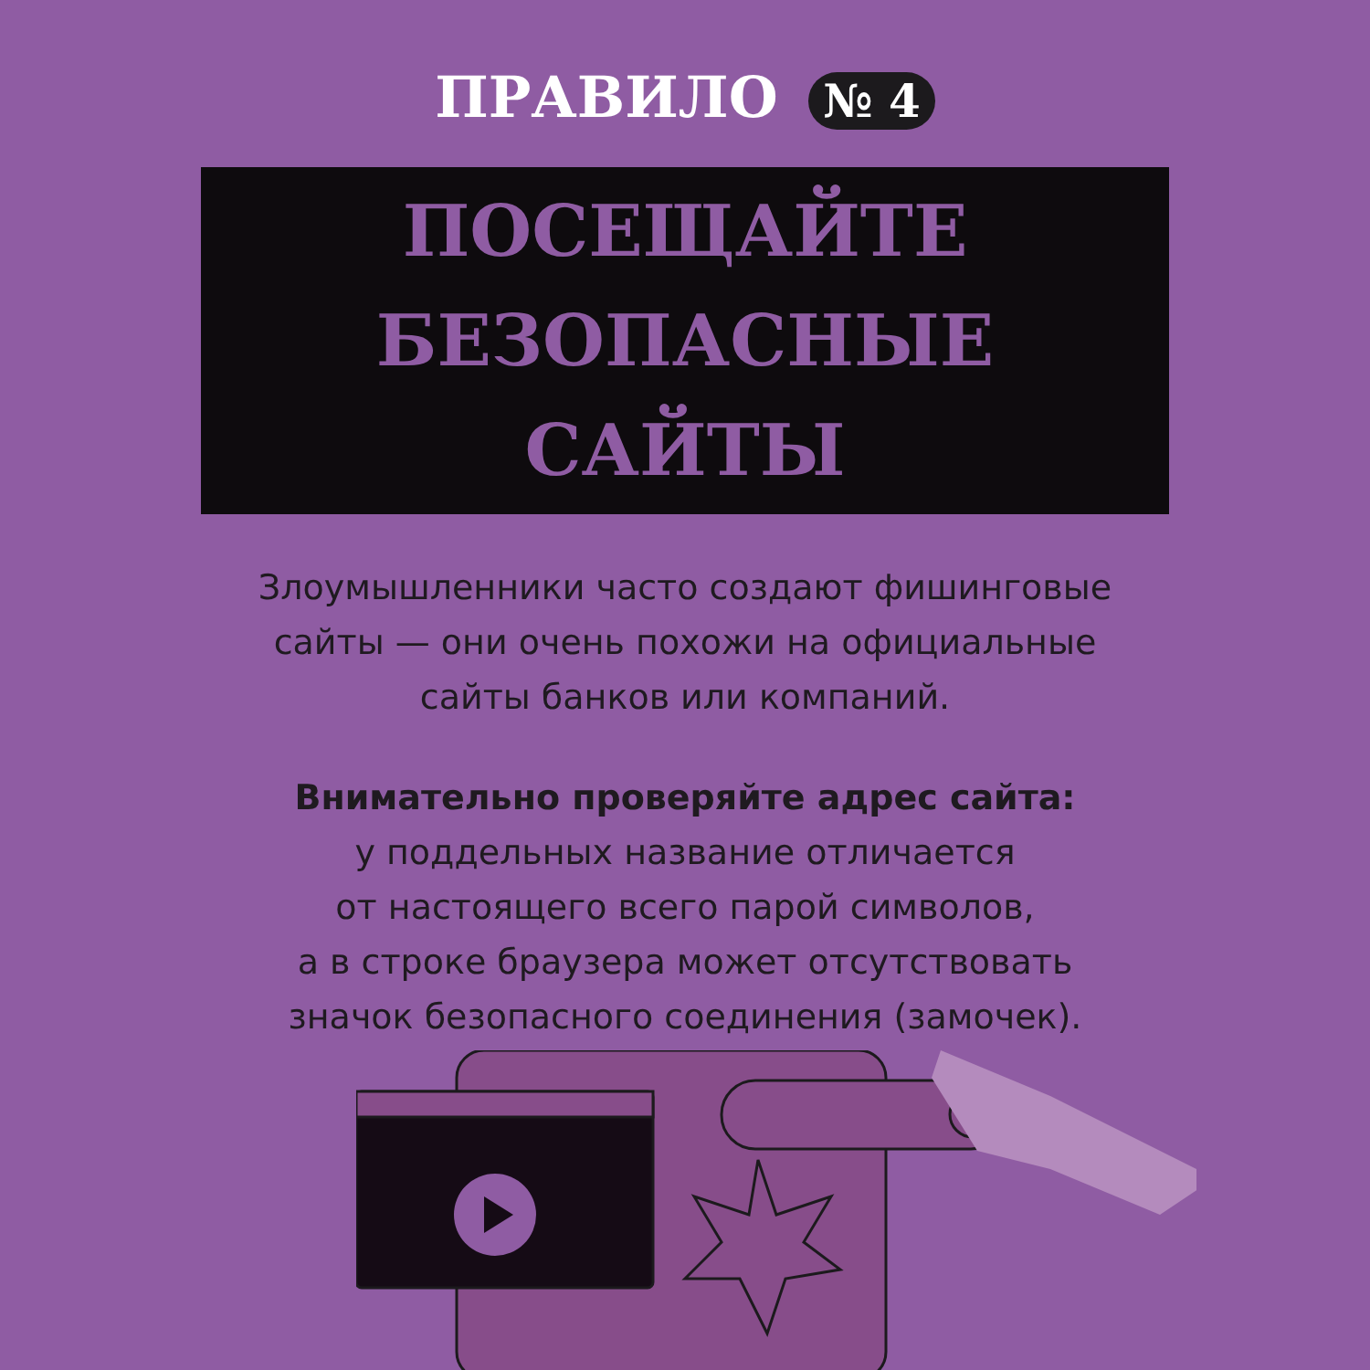ПРАВИЛО № 4
ПОСЕЩАЙТЕ
БЕЗОПАСНЫЕ САЙТЫ
Злоумышленники часто создают фишинговые
сайты — они очень похожи на официальные
сайты банков или компаний.
Внимательно проверяйте адрес сайта:
у поддельных название отличается
от настоящего всего парой символов,
а в строке браузера может отсутствовать
значок безопасного соединения (замочек).